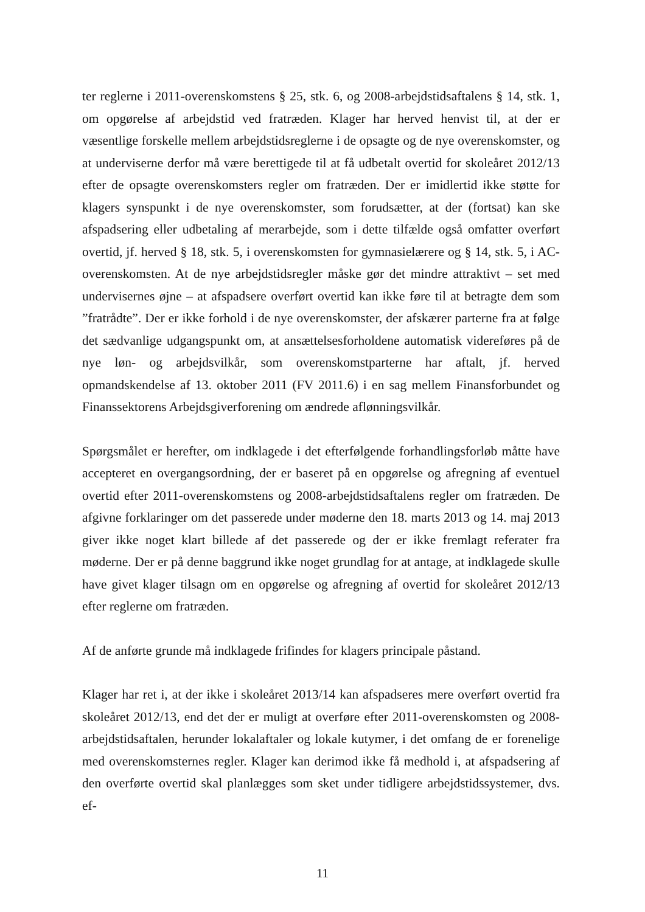ter reglerne i 2011-overenskomstens § 25, stk. 6, og 2008-arbejdstidsaftalens § 14, stk. 1, om opgørelse af arbejdstid ved fratræden. Klager har herved henvist til, at der er væsentlige forskelle mellem arbejdstidsreglerne i de opsagte og de nye overenskomster, og at underviserne derfor må være berettigede til at få udbetalt overtid for skoleåret 2012/13 efter de opsagte overenskomsters regler om fratræden. Der er imidlertid ikke støtte for klagers synspunkt i de nye overenskomster, som forudsætter, at der (fortsat) kan ske afspadsering eller udbetaling af merarbejde, som i dette tilfælde også omfatter overført overtid, jf. herved § 18, stk. 5, i overenskomsten for gymnasielærere og § 14, stk. 5, i AC-overenskomsten. At de nye arbejdstidsregler måske gør det mindre attraktivt – set med undervisernes øjne – at afspadsere overført overtid kan ikke føre til at betragte dem som ”fratrådte”. Der er ikke forhold i de nye overenskomster, der afskærer parterne fra at følge det sædvanlige udgangspunkt om, at ansættelsesforholdene automatisk videreføres på de nye løn- og arbejdsvilkår, som overenskomstparterne har aftalt, jf. herved opmandskendelse af 13. oktober 2011 (FV 2011.6) i en sag mellem Finansforbundet og Finanssektorens Arbejdsgiverforening om ændrede aflønningsvilkår.
Spørgsmålet er herefter, om indklagede i det efterfølgende forhandlingsforløb måtte have accepteret en overgangsordning, der er baseret på en opgørelse og afregning af eventuel overtid efter 2011-overenskomstens og 2008-arbejdstidsaftalens regler om fratræden. De afgivne forklaringer om det passerede under møderne den 18. marts 2013 og 14. maj 2013 giver ikke noget klart billede af det passerede og der er ikke fremlagt referater fra møderne. Der er på denne baggrund ikke noget grundlag for at antage, at indklagede skulle have givet klager tilsagn om en opgørelse og afregning af overtid for skoleåret 2012/13 efter reglerne om fratræden.
Af de anførte grunde må indklagede frifindes for klagers principale påstand.
Klager har ret i, at der ikke i skoleåret 2013/14 kan afspadseres mere overført overtid fra skoleåret 2012/13, end det der er muligt at overføre efter 2011-overenskomsten og 2008-arbejdstidsaftalen, herunder lokalaftaler og lokale kutymer, i det omfang de er forenelige med overenskomsternes regler. Klager kan derimod ikke få medhold i, at afspadsering af den overførte overtid skal planlægges som sket under tidligere arbejdstidssystemer, dvs. ef-
11